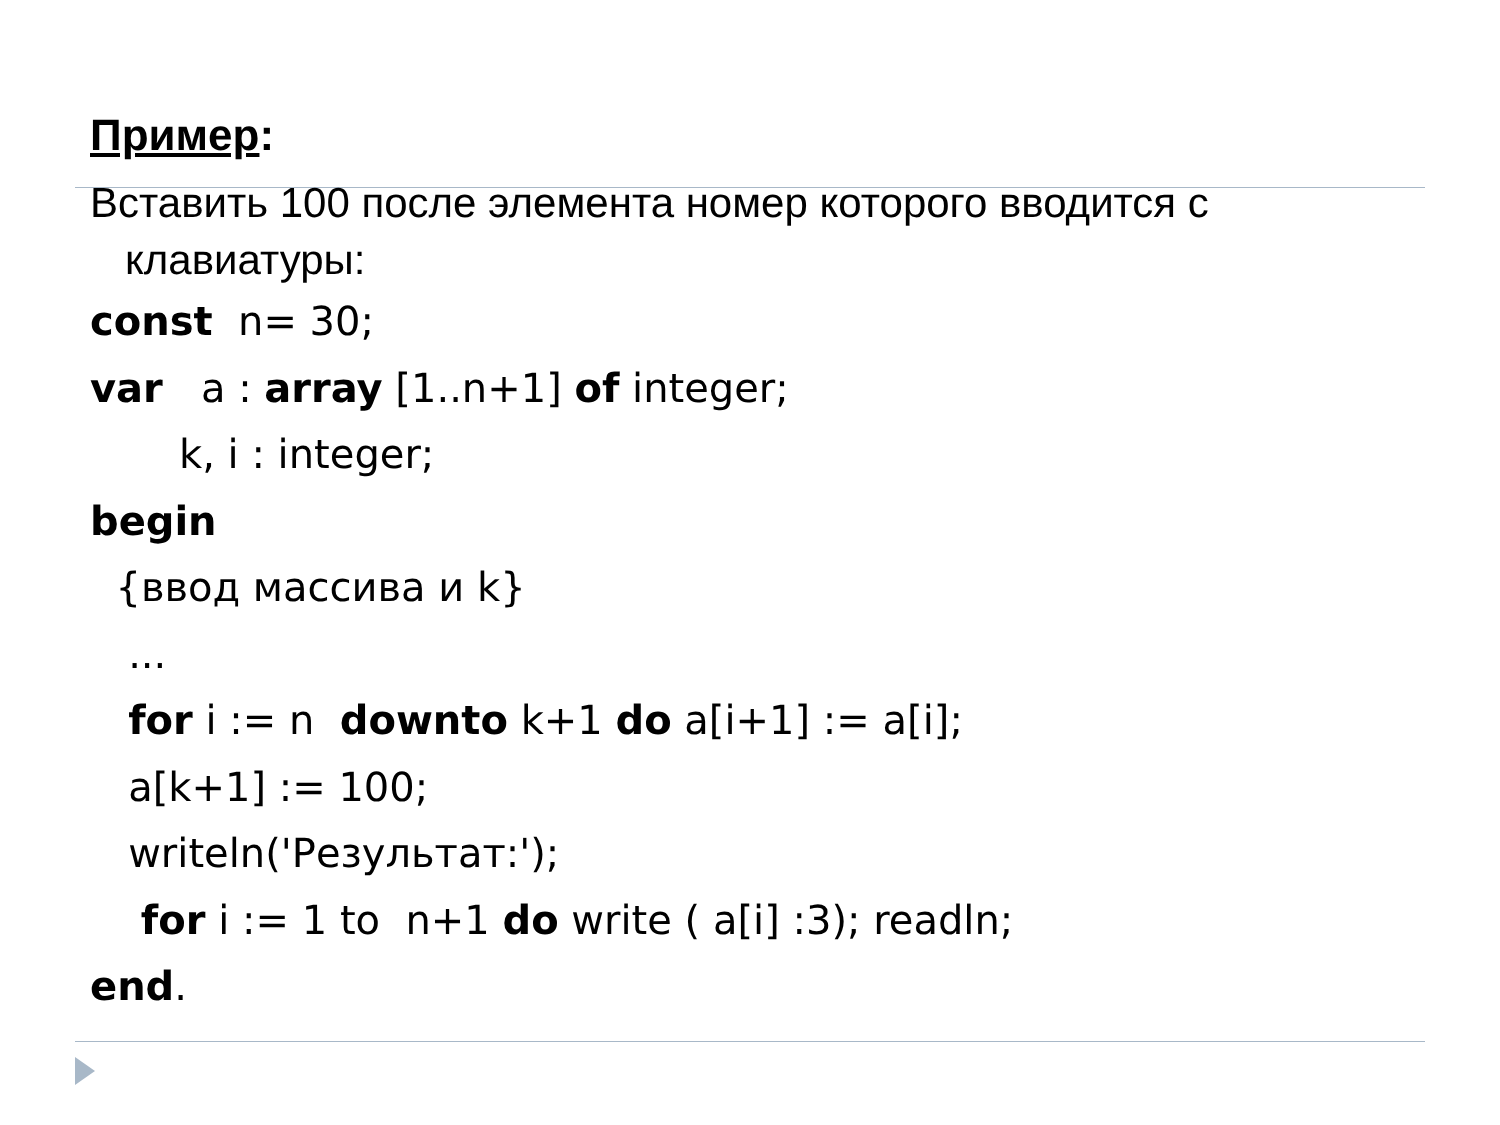Пример:
Вставить 100 после элемента номер которого вводится с
клавиатуры:
const n= 30;
var a : array [1..n+1] of integer;
k, i : integer;
begin
{ввод массива и k}
...
for i := n downto k+1 do a[i+1] := a[i];
a[k+1] := 100;
writeln('Результат:');
for i := 1 to n+1 do write ( a[i] :3); readln;
end.